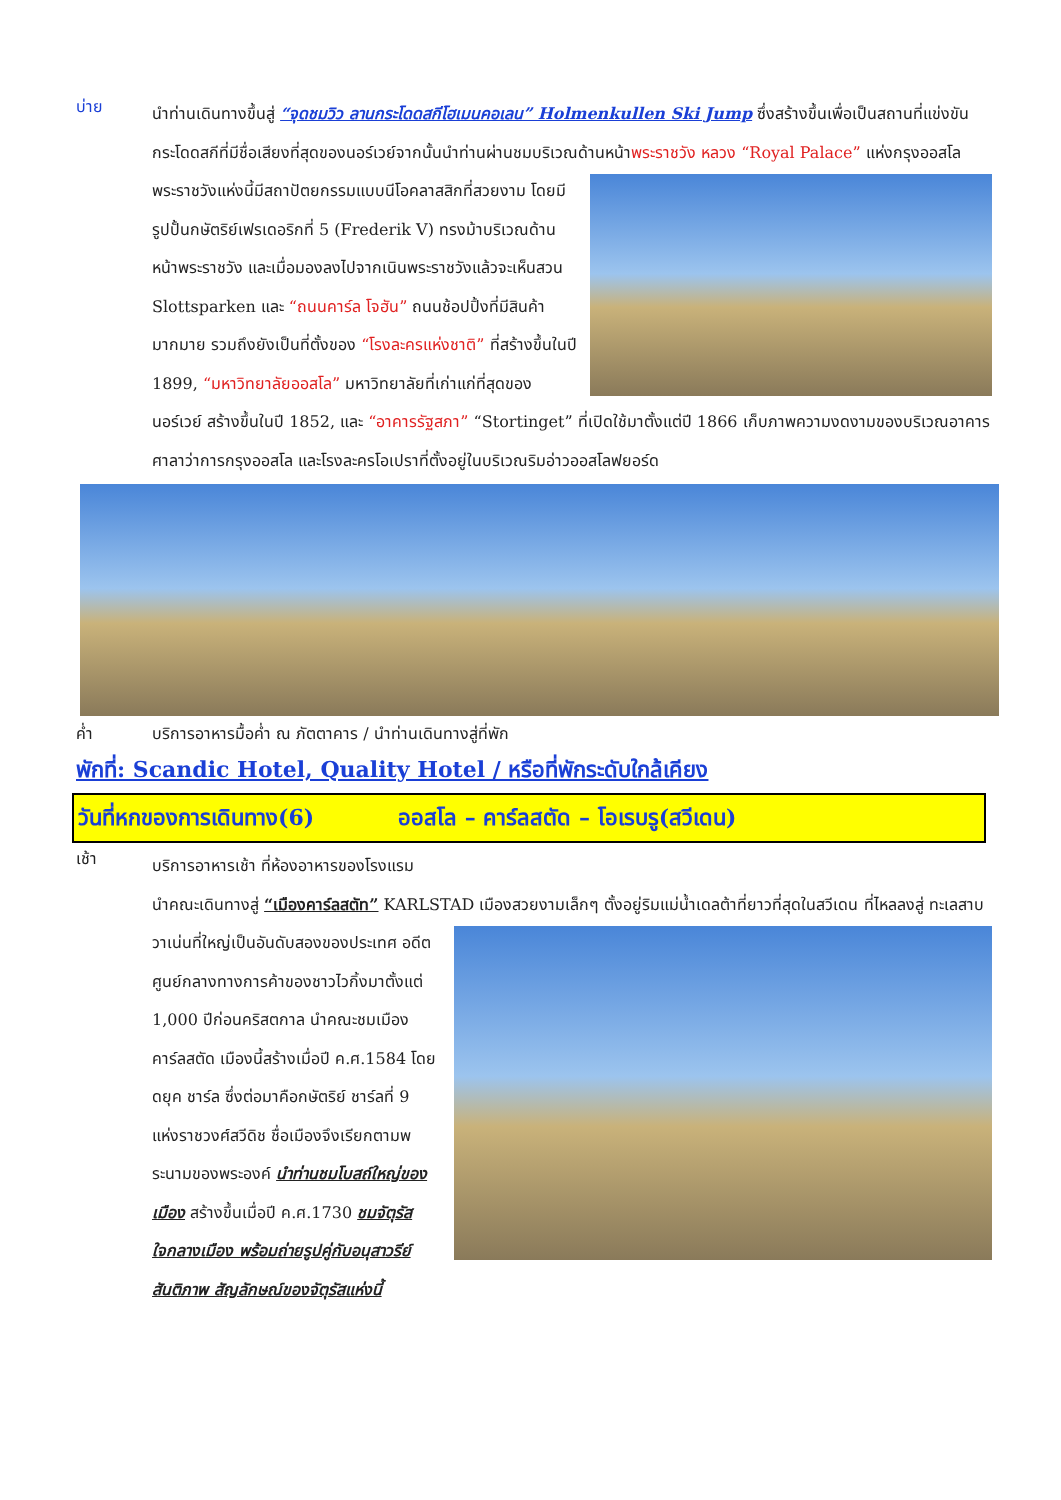บ่าย
นำท่านเดินทางขึ้นสู่ “จุดชมวิว ลานกระโดดสกีโฮเมนคอเลน” Holmenkullen Ski Jump ซึ่งสร้างขึ้นเพื่อเป็นสถานที่แข่งขันกระโดดสกีที่มีชื่อเสียงที่สุดของนอร์เวย์จากนั้นนำท่านผ่านชมบริเวณด้านหน้าพระราชวัง
หลวง “Royal Palace” แห่งกรุงออสโล พระราชวังแห่งนี้มีสถาปัตยกรรมแบบนีโอคลาสสิกที่สวยงาม โดยมีรูปปั้นกษัตริย์เฟรเดอริกที่ 5 (Frederik V) ทรงม้าบริเวณด้านหน้าพระราชวัง และเมื่อมองลงไปจากเนินพระราชวังแล้วจะเห็นสวน Slottsparken และ “ถนนคาร์ล โจฮัน” ถนนช้อปปิ้งที่มีสินค้ามากมาย รวมถึงยังเป็นที่ตั้งของ “โรงละครแห่งชาติ” ที่สร้างขึ้นในปี 1899, “มหาวิทยาลัยออสโล” มหาวิทยาลัยที่เก่าแก่ที่สุดของนอร์เวย์ สร้างขึ้นในปี 1852, และ “อาคารรัฐสภา” “Stortinget” ที่เปิดใช้มาตั้งแต่ปี 1866 เก็บภาพความงดงามของบริเวณอาคารศาลาว่าการกรุงออสโล และโรงละครโอเปราที่ตั้งอยู่ในบริเวณริมอ่าวออสโลฟยอร์ด
ค่ำ บริการอาหารมื้อค่ำ ณ ภัตตาคาร / นำท่านเดินทางสู่ที่พัก
พักที่: Scandic Hotel, Quality Hotel / หรือที่พักระดับใกล้เคียง
วันที่หกของการเดินทาง(6) ออสโล – คาร์ลสตัด – โอเรบรู(สวีเดน)
เช้า
บริการอาหารเช้า ที่ห้องอาหารของโรงแรม
นำคณะเดินทางสู่ “เมืองคาร์ลสตัท” KARLSTAD เมืองสวยงามเล็กๆ ตั้งอยู่ริมแม่น้ำเดลต้าที่ยาวที่สุดในสวีเดน
ที่ไหลลงสู่ ทะเลสาบวาเน่นที่ใหญ่เป็นอันดับสองของประเทศ อดีตศูนย์กลางทางการค้าของชาวไวกิ้งมาตั้งแต่ 1,000 ปีก่อนคริสตกาล นำคณะชมเมืองคาร์ลสตัด เมืองนี้สร้างเมื่อปี ค.ศ.1584 โดย ดยุค ชาร์ล ซึ่งต่อมาคือกษัตริย์ ชาร์ลที่ 9 แห่งราชวงศ์สวีดิช ชื่อเมืองจึงเรียกตามพระนามของพระองค์ นำท่านชมโบสถ์ใหญ่ของเมือง สร้างขึ้นเมื่อปี ค.ศ.1730 ชมจัตุรัสใจกลางเมือง พร้อมถ่ายรูปคู่กับอนุสาวรีย์สันติภาพ สัญลักษณ์ของจัตุรัสแห่งนี้